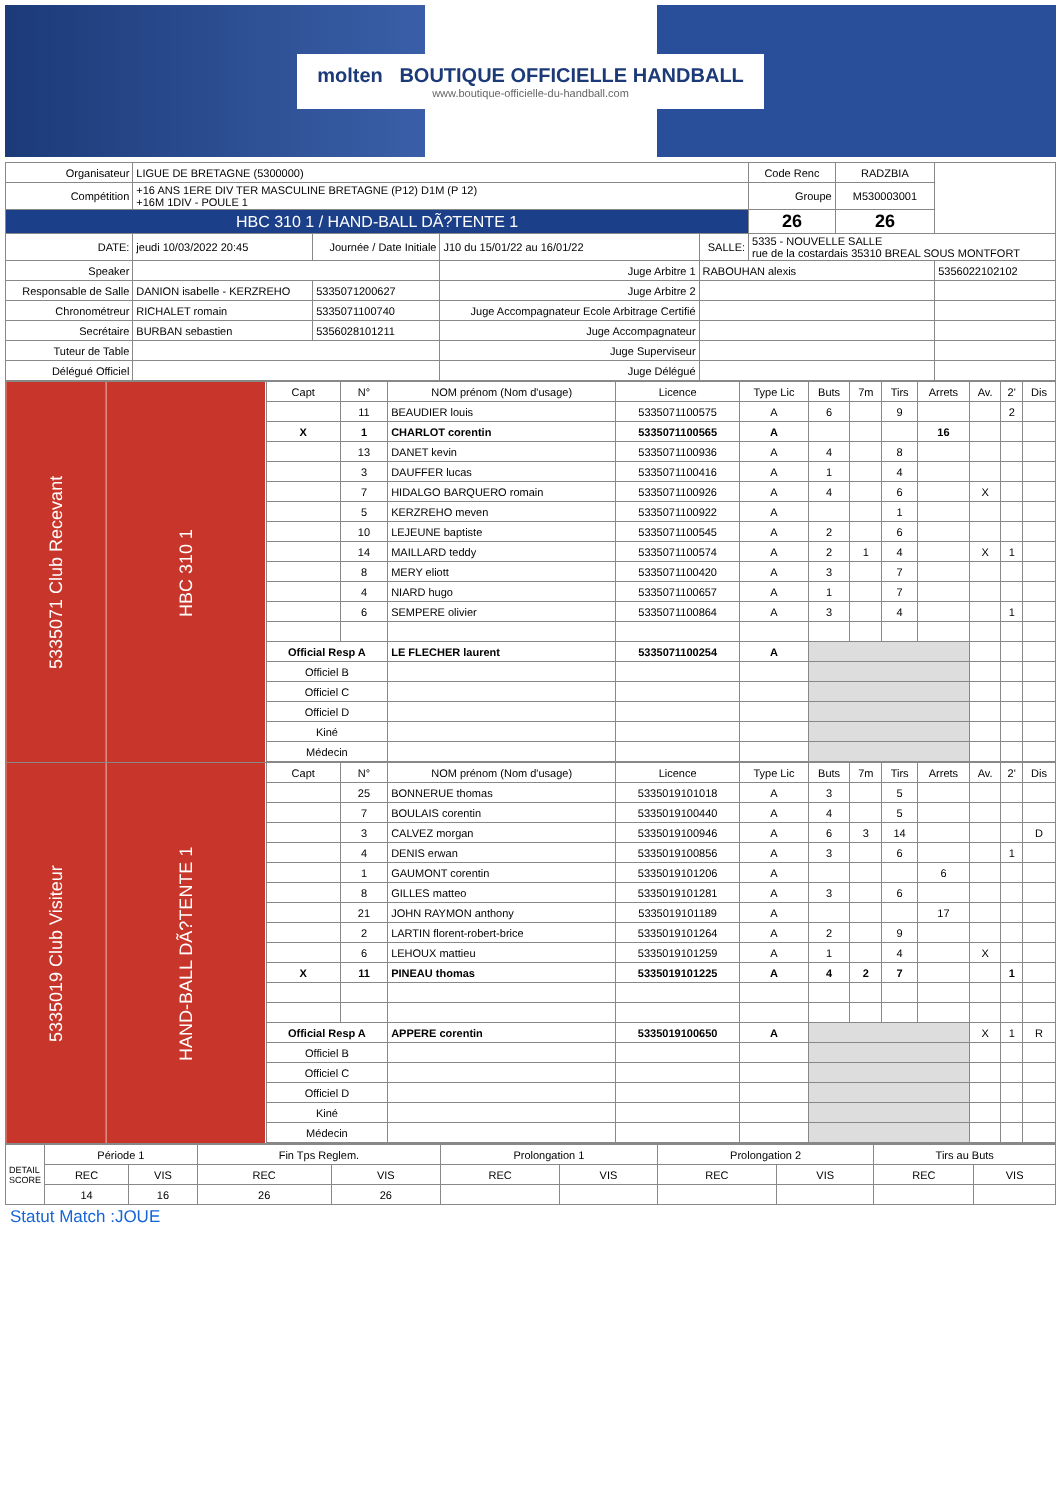molten BOUTIQUE OFFICIELLE HANDBALL
www.boutique-officielle-du-handball.com
| Organisateur | LIGUE DE BRETAGNE (5300000) | | | | | Code Renc | RADZBIA | |
| Compétition | +16 ANS 1ERE DIV TER MASCULINE BRETAGNE (P12) D1M (P 12) +16M 1DIV - POULE 1 | | | | | Groupe | M530003001 | |
| HBC 310 1 / HAND-BALL DÃ?TENTE 1 | | | | | | 26 | 26 | |
| DATE: | jeudi 10/03/2022 20:45 | Journée / Date Initiale | J10 du 15/01/22 au 16/01/22 | SALLE: | 5335 - NOUVELLE SALLE rue de la costardais 35310 BREAL SOUS MONTFORT | | | |
| Speaker | | | Juge Arbitre 1 | RABOUHAN alexis | | | | 5356022102102 |
| Responsable de Salle | DANION isabelle - KERZREHO | 5335071200627 | Juge Arbitre 2 | | | | | |
| Chronométreur | RICHALET romain | 5335071100740 | Juge Accompagnateur Ecole Arbitrage Certifié | | | | | |
| Secrétaire | BURBAN sebastien | 5356028101211 | Juge Accompagnateur | | | | | |
| Tuteur de Table | | | Juge Superviseur | | | | | |
| Délégué Officiel | | | Juge Délégué | | | | | |
| 5335071 Club Recevant | HBC 310 1 | Capt | N° | NOM prénom (Nom d'usage) | Licence | Type Lic | Buts | 7m | Tirs | Arrets | Av. | 2' | Dis |
| | | | 11 | BEAUDIER louis | 5335071100575 | A | 6 | | 9 | | | 2 | |
| | | X | 1 | CHARLOT corentin | 5335071100565 | A | | | | 16 | | | |
| | | | 13 | DANET kevin | 5335071100936 | A | 4 | | 8 | | | | |
| | | | 3 | DAUFFER lucas | 5335071100416 | A | 1 | | 4 | | | | |
| | | | 7 | HIDALGO BARQUERO romain | 5335071100926 | A | 4 | | 6 | | X | | |
| | | | 5 | KERZREHO meven | 5335071100922 | A | | | 1 | | | | |
| | | | 10 | LEJEUNE baptiste | 5335071100545 | A | 2 | | 6 | | | | |
| | | | 14 | MAILLARD teddy | 5335071100574 | A | 2 | 1 | 4 | | X | 1 | |
| | | | 8 | MERY eliott | 5335071100420 | A | 3 | | 7 | | | | |
| | | | 4 | NIARD hugo | 5335071100657 | A | 1 | | 7 | | | | |
| | | | 6 | SEMPERE olivier | 5335071100864 | A | 3 | | 4 | | | 1 | |
| | | Official Resp A | | LE FLECHER laurent | 5335071100254 | A | | | | | | | |
| | | Officiel B | | | | | | | | | | | |
| | | Officiel C | | | | | | | | | | | |
| | | Officiel D | | | | | | | | | | | |
| | | Kiné | | | | | | | | | | | |
| | | Médecin | | | | | | | | | | | |
| 5335019 Club Visiteur | HAND-BALL DÃ?TENTE 1 | Capt | N° | NOM prénom (Nom d'usage) | Licence | Type Lic | Buts | 7m | Tirs | Arrets | Av. | 2' | Dis |
| | | | 25 | BONNERUE thomas | 5335019101018 | A | 3 | | 5 | | | | |
| | | | 7 | BOULAIS corentin | 5335019100440 | A | 4 | | 5 | | | | |
| | | | 3 | CALVEZ morgan | 5335019100946 | A | 6 | 3 | 14 | | | | D |
| | | | 4 | DENIS erwan | 5335019100856 | A | 3 | | 6 | | | 1 | |
| | | | 1 | GAUMONT corentin | 5335019101206 | A | | | | 6 | | | |
| | | | 8 | GILLES matteo | 5335019101281 | A | 3 | | 6 | | | | |
| | | | 21 | JOHN RAYMON anthony | 5335019101189 | A | | | | 17 | | | |
| | | | 2 | LARTIN florent-robert-brice | 5335019101264 | A | 2 | | 9 | | | | |
| | | | 6 | LEHOUX mattieu | 5335019101259 | A | 1 | | 4 | | X | | |
| | | X | 11 | PINEAU thomas | 5335019101225 | A | 4 | 2 | 7 | | | 1 | |
| | | Official Resp A | | APPERE corentin | 5335019100650 | A | | | | | X | 1 | R |
| | | Officiel B | | | | | | | | | | | |
| | | Officiel C | | | | | | | | | | | |
| | | Officiel D | | | | | | | | | | | |
| | | Kiné | | | | | | | | | | | |
| | | Médecin | | | | | | | | | | | |
| DETAIL SCORE | Période 1 | | Fin Tps Reglem. | | Prolongation 1 | | Prolongation 2 | | Tirs au Buts | |
| | REC | VIS | REC | VIS | REC | VIS | REC | VIS | REC | VIS |
| | 14 | 16 | 26 | 26 | | | | | | |
Statut Match :JOUE